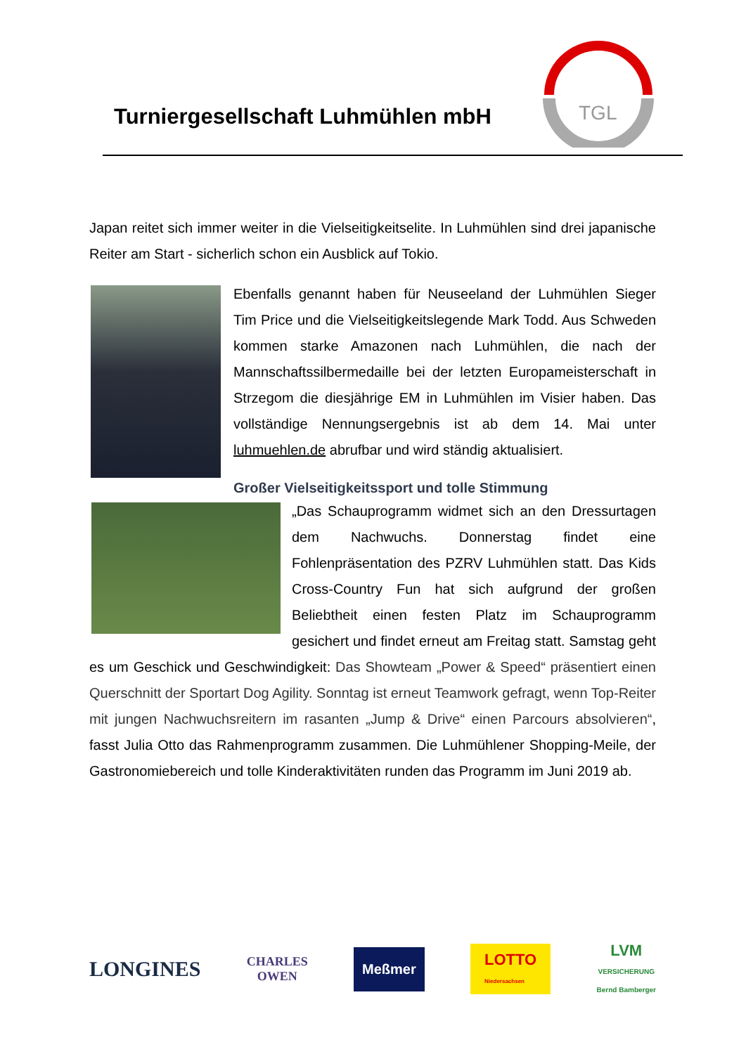Turniergesellschaft Luhmühlen mbH
TGL
Japan reitet sich immer weiter in die Vielseitigkeitselite. In Luhmühlen sind drei japanische Reiter am Start - sicherlich schon ein Ausblick auf Tokio.
Ebenfalls genannt haben für Neuseeland der Luhmühlen Sieger Tim Price und die Vielseitigkeitslegende Mark Todd. Aus Schweden kommen starke Amazonen nach Luhmühlen, die nach der Mannschaftssilbermedaille bei der letzten Europameisterschaft in Strzegom die diesjährige EM in Luhmühlen im Visier haben. Das vollständige Nennungsergebnis ist ab dem 14. Mai unter luhmuehlen.de abrufbar und wird ständig aktualisiert.
Großer Vielseitigkeitssport und tolle Stimmung
„Das Schauprogramm widmet sich an den Dressurtagen dem Nachwuchs. Donnerstag findet eine Fohlenpräsentation des PZRV Luhmühlen statt. Das Kids Cross-Country Fun hat sich aufgrund der großen Beliebtheit einen festen Platz im Schauprogramm gesichert und findet erneut am Freitag statt. Samstag geht es um Geschick und Geschwindigkeit: Das Showteam „Power & Speed“ präsentiert einen Querschnitt der Sportart Dog Agility. Sonntag ist erneut Teamwork gefragt, wenn Top-Reiter mit jungen Nachwuchsreitern im rasanten „Jump & Drive“ einen Parcours absolvieren“, fasst Julia Otto das Rahmenprogramm zusammen. Die Luhmühlener Shopping-Meile, der Gastronomiebereich und tolle Kinderaktivitäten runden das Programm im Juni 2019 ab.
LONGINES CHARLES
OWEN Meßmer LOTTO
Niedersachsen LVM
VERSICHERUNG
Bernd Bamberger